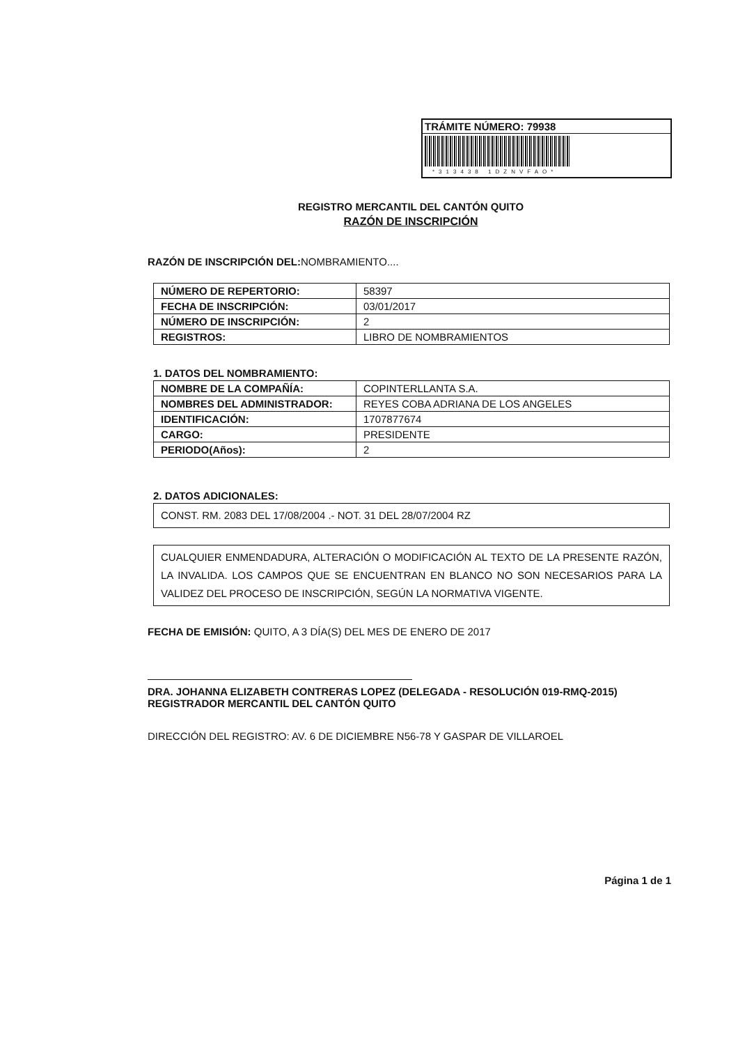TRÁMITE NÚMERO: 79938
*313438 1DZNVFAO*
REGISTRO MERCANTIL DEL CANTÓN QUITO
RAZÓN DE INSCRIPCIÓN
RAZÓN DE INSCRIPCIÓN DEL: NOMBRAMIENTO....
| NÚMERO DE REPERTORIO: | 58397 |
| FECHA DE INSCRIPCIÓN: | 03/01/2017 |
| NÚMERO DE INSCRIPCIÓN: | 2 |
| REGISTROS: | LIBRO DE NOMBRAMIENTOS |
1. DATOS DEL NOMBRAMIENTO:
| NOMBRE DE LA COMPAÑÍA: | COPINTERLLANTA S.A. |
| NOMBRES DEL ADMINISTRADOR: | REYES COBA ADRIANA DE LOS ANGELES |
| IDENTIFICACIÓN: | 1707877674 |
| CARGO: | PRESIDENTE |
| PERIODO(Años): | 2 |
2. DATOS ADICIONALES:
CONST. RM. 2083 DEL 17/08/2004 .- NOT. 31 DEL 28/07/2004 RZ
CUALQUIER ENMENDADURA, ALTERACIÓN O MODIFICACIÓN AL TEXTO DE LA PRESENTE RAZÓN, LA INVALIDA. LOS CAMPOS QUE SE ENCUENTRAN EN BLANCO NO SON NECESARIOS PARA LA VALIDEZ DEL PROCESO DE INSCRIPCIÓN, SEGÚN LA NORMATIVA VIGENTE.
FECHA DE EMISIÓN: QUITO, A 3 DÍA(S) DEL MES DE ENERO DE 2017
DRA. JOHANNA ELIZABETH CONTRERAS LOPEZ (DELEGADA - RESOLUCIÓN 019-RMQ-2015)
REGISTRADOR MERCANTIL DEL CANTÓN QUITO
DIRECCIÓN DEL REGISTRO: AV. 6 DE DICIEMBRE N56-78 Y GASPAR DE VILLAROEL
Página 1 de 1